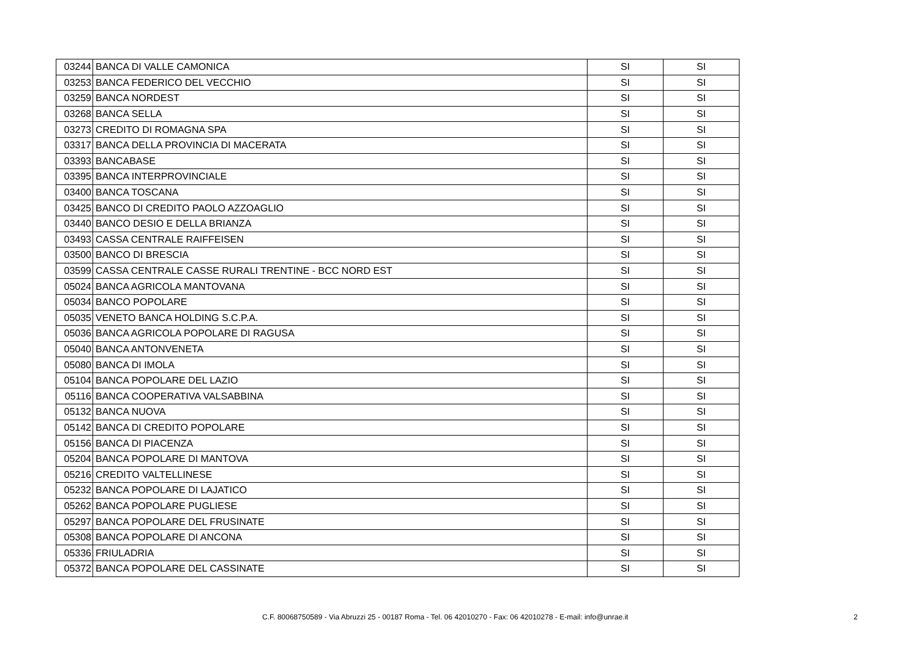| 03244 | BANCA DI VALLE CAMONICA | SI | SI |
| 03253 | BANCA FEDERICO DEL VECCHIO | SI | SI |
| 03259 | BANCA NORDEST | SI | SI |
| 03268 | BANCA SELLA | SI | SI |
| 03273 | CREDITO DI ROMAGNA SPA | SI | SI |
| 03317 | BANCA DELLA PROVINCIA DI MACERATA | SI | SI |
| 03393 | BANCABASE | SI | SI |
| 03395 | BANCA INTERPROVINCIALE | SI | SI |
| 03400 | BANCA TOSCANA | SI | SI |
| 03425 | BANCO DI CREDITO PAOLO AZZOAGLIO | SI | SI |
| 03440 | BANCO DESIO E DELLA BRIANZA | SI | SI |
| 03493 | CASSA CENTRALE RAIFFEISEN | SI | SI |
| 03500 | BANCO DI BRESCIA | SI | SI |
| 03599 | CASSA CENTRALE CASSE RURALI TRENTINE - BCC NORD EST | SI | SI |
| 05024 | BANCA AGRICOLA MANTOVANA | SI | SI |
| 05034 | BANCO POPOLARE | SI | SI |
| 05035 | VENETO BANCA HOLDING S.C.P.A. | SI | SI |
| 05036 | BANCA AGRICOLA POPOLARE DI RAGUSA | SI | SI |
| 05040 | BANCA ANTONVENETA | SI | SI |
| 05080 | BANCA DI IMOLA | SI | SI |
| 05104 | BANCA POPOLARE DEL LAZIO | SI | SI |
| 05116 | BANCA COOPERATIVA VALSABBINA | SI | SI |
| 05132 | BANCA NUOVA | SI | SI |
| 05142 | BANCA DI CREDITO POPOLARE | SI | SI |
| 05156 | BANCA DI PIACENZA | SI | SI |
| 05204 | BANCA POPOLARE DI MANTOVA | SI | SI |
| 05216 | CREDITO VALTELLINESE | SI | SI |
| 05232 | BANCA POPOLARE DI LAJATICO | SI | SI |
| 05262 | BANCA POPOLARE PUGLIESE | SI | SI |
| 05297 | BANCA POPOLARE DEL FRUSINATE | SI | SI |
| 05308 | BANCA POPOLARE DI ANCONA | SI | SI |
| 05336 | FRIULADRIA | SI | SI |
| 05372 | BANCA POPOLARE DEL CASSINATE | SI | SI |
C.F. 80068750589 - Via Abruzzi 25 - 00187 Roma - Tel. 06 42010270 - Fax: 06 42010278 - E-mail: info@unrae.it 2